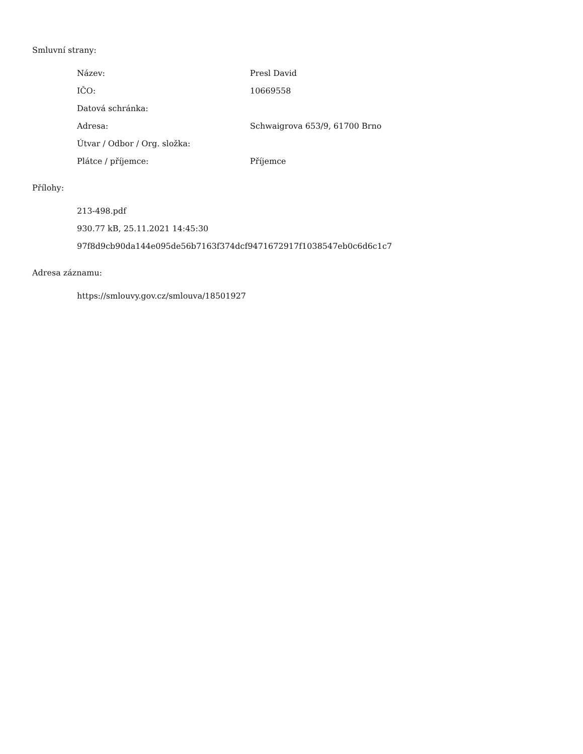Smluvní strany:
| Název: | Presl David |
| IČO: | 10669558 |
| Datová schránka: | |
| Adresa: | Schwaigrova 653/9, 61700 Brno |
| Útvar / Odbor / Org. složka: | |
| Plátce / příjemce: | Příjemce |
Přílohy:
213-498.pdf
930.77 kB, 25.11.2021 14:45:30
97f8d9cb90da144e095de56b7163f374dcf9471672917f1038547eb0c6d6c1c7
Adresa záznamu:
https://smlouvy.gov.cz/smlouva/18501927